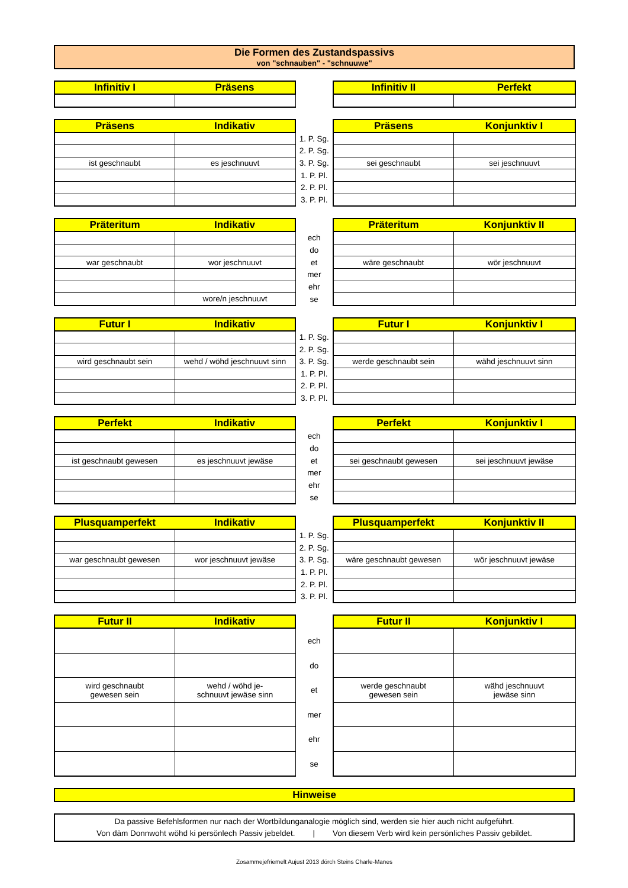Die Formen des Zustandspassivs
von "schnauben" - "schnuuwe"
| Infinitiv I | Präsens | | Infinitiv II | Perfekt |
| --- | --- | --- | --- | --- |
| Präsens | Indikativ | | Präsens | Konjunktiv I |
| --- | --- | --- | --- | --- |
| | | 1. P. Sg. | | |
| | | 2. P. Sg. | | |
| ist geschnaubt | es jeschnuuvt | 3. P. Sg. | sei geschnaubt | sei jeschnuuvt |
| | | 1. P. Pl. | | |
| | | 2. P. Pl. | | |
| | | 3. P. Pl. | | |
| Präteritum | Indikativ | | Präteritum | Konjunktiv II |
| --- | --- | --- | --- | --- |
| | | ech | | |
| | | do | | |
| war geschnaubt | wor jeschnuuvt | et | wäre geschnaubt | wör jeschnuuvt |
| | | mer | | |
| | | ehr | | |
| | wore/n jeschnuuvt | se | | |
| Futur I | Indikativ | | Futur I | Konjunktiv I |
| --- | --- | --- | --- | --- |
| | | 1. P. Sg. | | |
| | | 2. P. Sg. | | |
| wird geschnaubt sein | wehd / wöhd jeschnuuvt sinn | 3. P. Sg. | werde geschnaubt sein | wähd jeschnuuvt sinn |
| | | 1. P. Pl. | | |
| | | 2. P. Pl. | | |
| | | 3. P. Pl. | | |
| Perfekt | Indikativ | | Perfekt | Konjunktiv I |
| --- | --- | --- | --- | --- |
| | | ech | | |
| | | do | | |
| ist geschnaubt gewesen | es jeschnuuvt jewäse | et | sei geschnaubt gewesen | sei jeschnuuvt jewäse |
| | | mer | | |
| | | ehr | | |
| | | se | | |
| Plusquamperfekt | Indikativ | | Plusquamperfekt | Konjunktiv II |
| --- | --- | --- | --- | --- |
| | | 1. P. Sg. | | |
| | | 2. P. Sg. | | |
| war geschnaubt gewesen | wor jeschnuuvt jewäse | 3. P. Sg. | wäre geschnaubt gewesen | wör jeschnuuvt jewäse |
| | | 1. P. Pl. | | |
| | | 2. P. Pl. | | |
| | | 3. P. Pl. | | |
| Futur II | Indikativ | | Futur II | Konjunktiv I |
| --- | --- | --- | --- | --- |
| | | ech | | |
| | | do | | |
| wird geschnaubt gewesen sein | wehd / wöhd je- schnuuvt jewäse sinn | et | werde geschnaubt gewesen sein | wähd jeschnuuvt jewäse sinn |
| | | mer | | |
| | | ehr | | |
| | | se | | |
| Hinweise |
| --- |
Da passive Befehlsformen nur nach der Wortbildunganalogie möglich sind, werden sie hier auch nicht aufgeführt.
Von däm Donnwoht wöhd ki persönlech Passiv jebeldet. | Von diesem Verb wird kein persönliches Passiv gebildet.
Zosammejefriemelt Aujust 2013 dörch Steins Charle-Manes